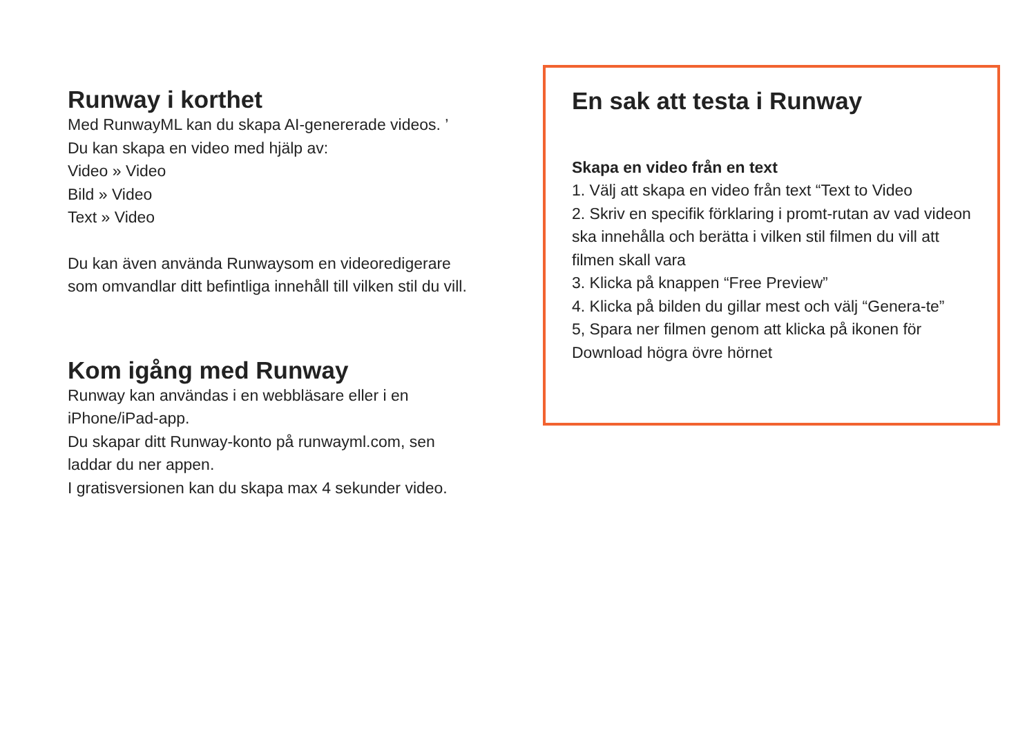Runway i korthet
Med RunwayML kan du skapa AI-genererade videos. ’
Du kan skapa en video med hjälp av:
Video » Video
Bild » Video
Text » Video
Du kan även använda Runwaysom en videoredigerare som omvandlar ditt befintliga innehåll till vilken stil du vill.
Kom igång med Runway
Runway kan användas i en webbläsare eller i en iPhone/iPad-app.
Du skapar ditt Runway-konto på runwayml.com, sen laddar du ner appen.
I gratisversionen kan du skapa max 4 sekunder video.
En sak att testa i Runway
Skapa en video från en text
1. Välj att skapa en video från text “Text to Video
2. Skriv en specifik förklaring i promt-rutan av vad videon ska innehålla och berätta i vilken stil filmen du vill att filmen skall vara
3. Klicka på knappen “Free Preview”
4. Klicka på bilden du gillar mest och välj “Genera-te”
5, Spara ner filmen genom att klicka på ikonen för Download högra övre hörnet